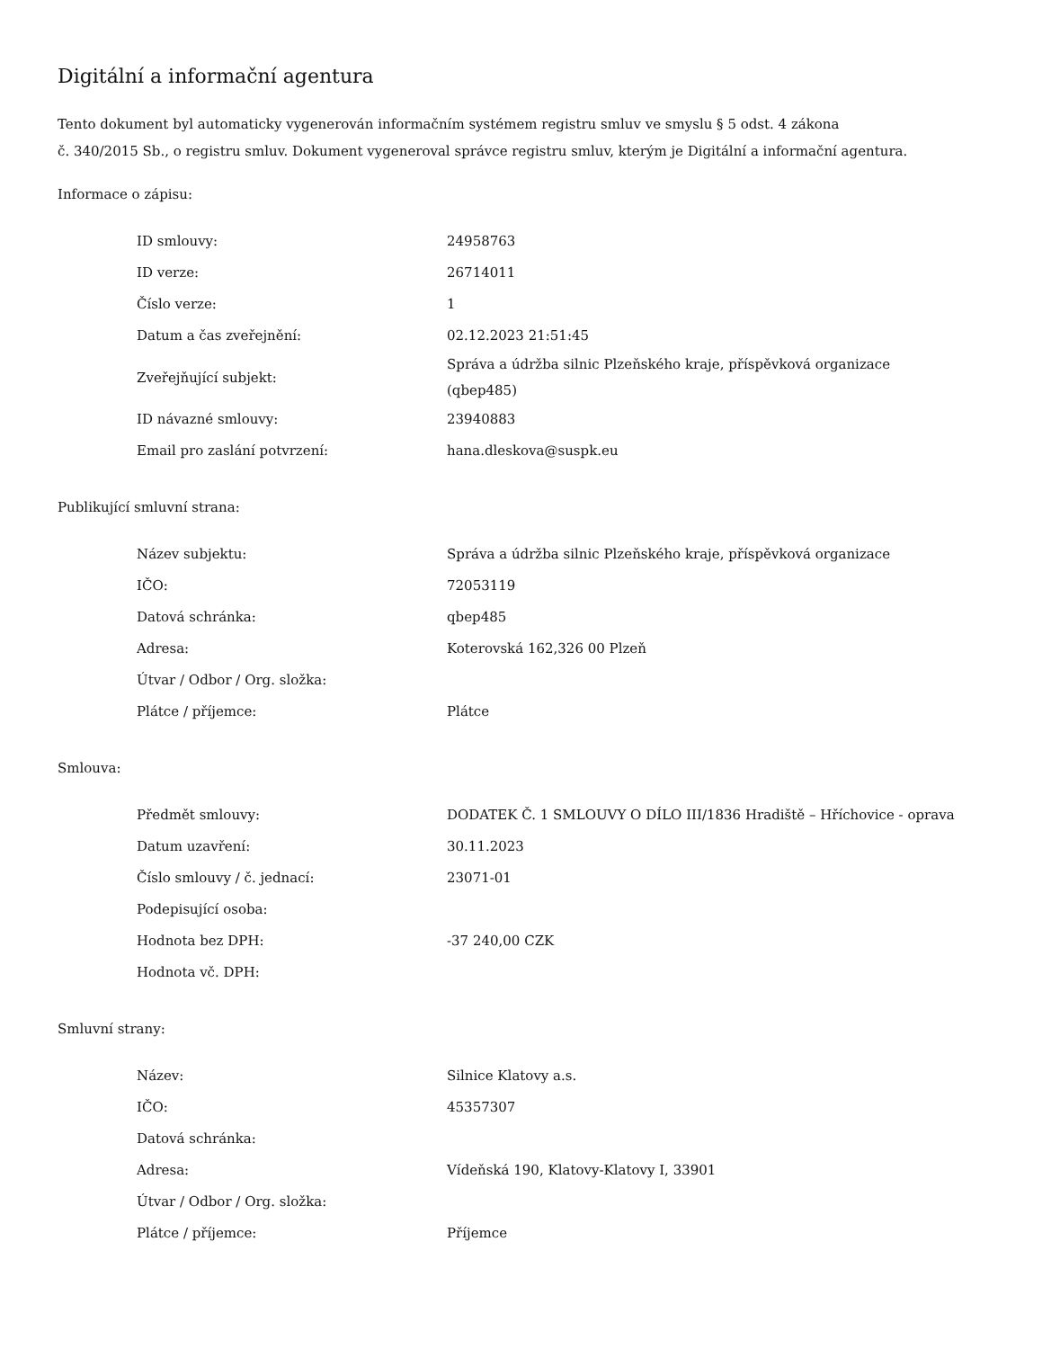Digitální a informační agentura
Tento dokument byl automaticky vygenerován informačním systémem registru smluv ve smyslu § 5 odst. 4 zákona
č. 340/2015 Sb., o registru smluv. Dokument vygeneroval správce registru smluv, kterým je Digitální a informační agentura.
Informace o zápisu:
| ID smlouvy: | 24958763 |
| ID verze: | 26714011 |
| Číslo verze: | 1 |
| Datum a čas zveřejnění: | 02.12.2023 21:51:45 |
| Zveřejňující subjekt: | Správa a údržba silnic Plzeňského kraje, příspěvková organizace (qbep485) |
| ID návazné smlouvy: | 23940883 |
| Email pro zaslání potvrzení: | hana.dleskova@suspk.eu |
Publikující smluvní strana:
| Název subjektu: | Správa a údržba silnic Plzeňského kraje, příspěvková organizace |
| IČO: | 72053119 |
| Datová schránka: | qbep485 |
| Adresa: | Koterovská 162,326 00 Plzeň |
| Útvar / Odbor / Org. složka: | |
| Plátce / příjemce: | Plátce |
Smlouva:
| Předmět smlouvy: | DODATEK Č. 1 SMLOUVY O DÍLO III/1836 Hradiště – Hříchovice - oprava |
| Datum uzavření: | 30.11.2023 |
| Číslo smlouvy / č. jednací: | 23071-01 |
| Podepisující osoba: | |
| Hodnota bez DPH: | -37 240,00 CZK |
| Hodnota vč. DPH: | |
Smluvní strany:
| Název: | Silnice Klatovy a.s. |
| IČO: | 45357307 |
| Datová schránka: | |
| Adresa: | Vídeňská 190, Klatovy-Klatovy I, 33901 |
| Útvar / Odbor / Org. složka: | |
| Plátce / příjemce: | Příjemce |